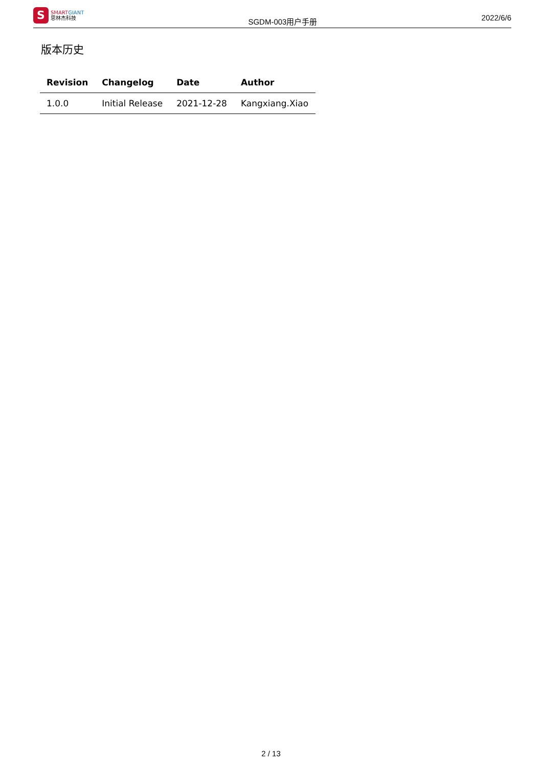S
SMART GIANT
思林杰科技
SGDM-003用户手册
2022/6/6
版本历史
| Revision | Changelog | Date | Author |
| --- | --- | --- | --- |
| 1.0.0 | Initial Release | 2021-12-28 | Kangxiang.Xiao |
2 / 13